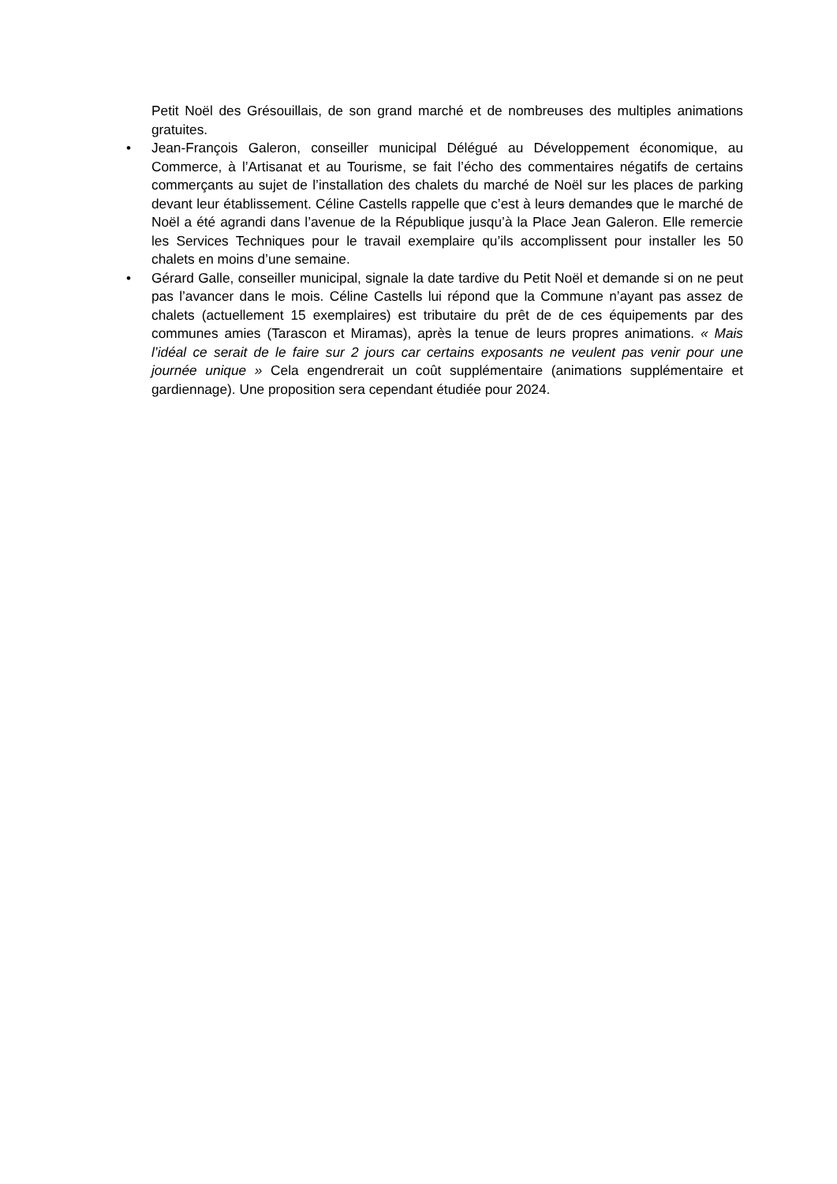Petit Noël des Grésouillais, de son grand marché et de nombreuses des multiples animations gratuites.
• Jean-François Galeron, conseiller municipal Délégué au Développement économique, au Commerce, à l’Artisanat et au Tourisme, se fait l’écho des commentaires négatifs de certains commerçants au sujet de l’installation des chalets du marché de Noël sur les places de parking devant leur établissement. Céline Castells rappelle que c’est à leurs demandes que le marché de Noël a été agrandi dans l’avenue de la République jusqu’à la Place Jean Galeron. Elle remercie les Services Techniques pour le travail exemplaire qu’ils accomplissent pour installer les 50 chalets en moins d’une semaine.
• Gérard Galle, conseiller municipal, signale la date tardive du Petit Noël et demande si on ne peut pas l’avancer dans le mois. Céline Castells lui répond que la Commune n’ayant pas assez de chalets (actuellement 15 exemplaires) est tributaire du prêt de de ces équipements par des communes amies (Tarascon et Miramas), après la tenue de leurs propres animations. « Mais l’idéal ce serait de le faire sur 2 jours car certains exposants ne veulent pas venir pour une journée unique » Cela engendrerait un coût supplémentaire (animations supplémentaire et gardiennage). Une proposition sera cependant étudiée pour 2024.